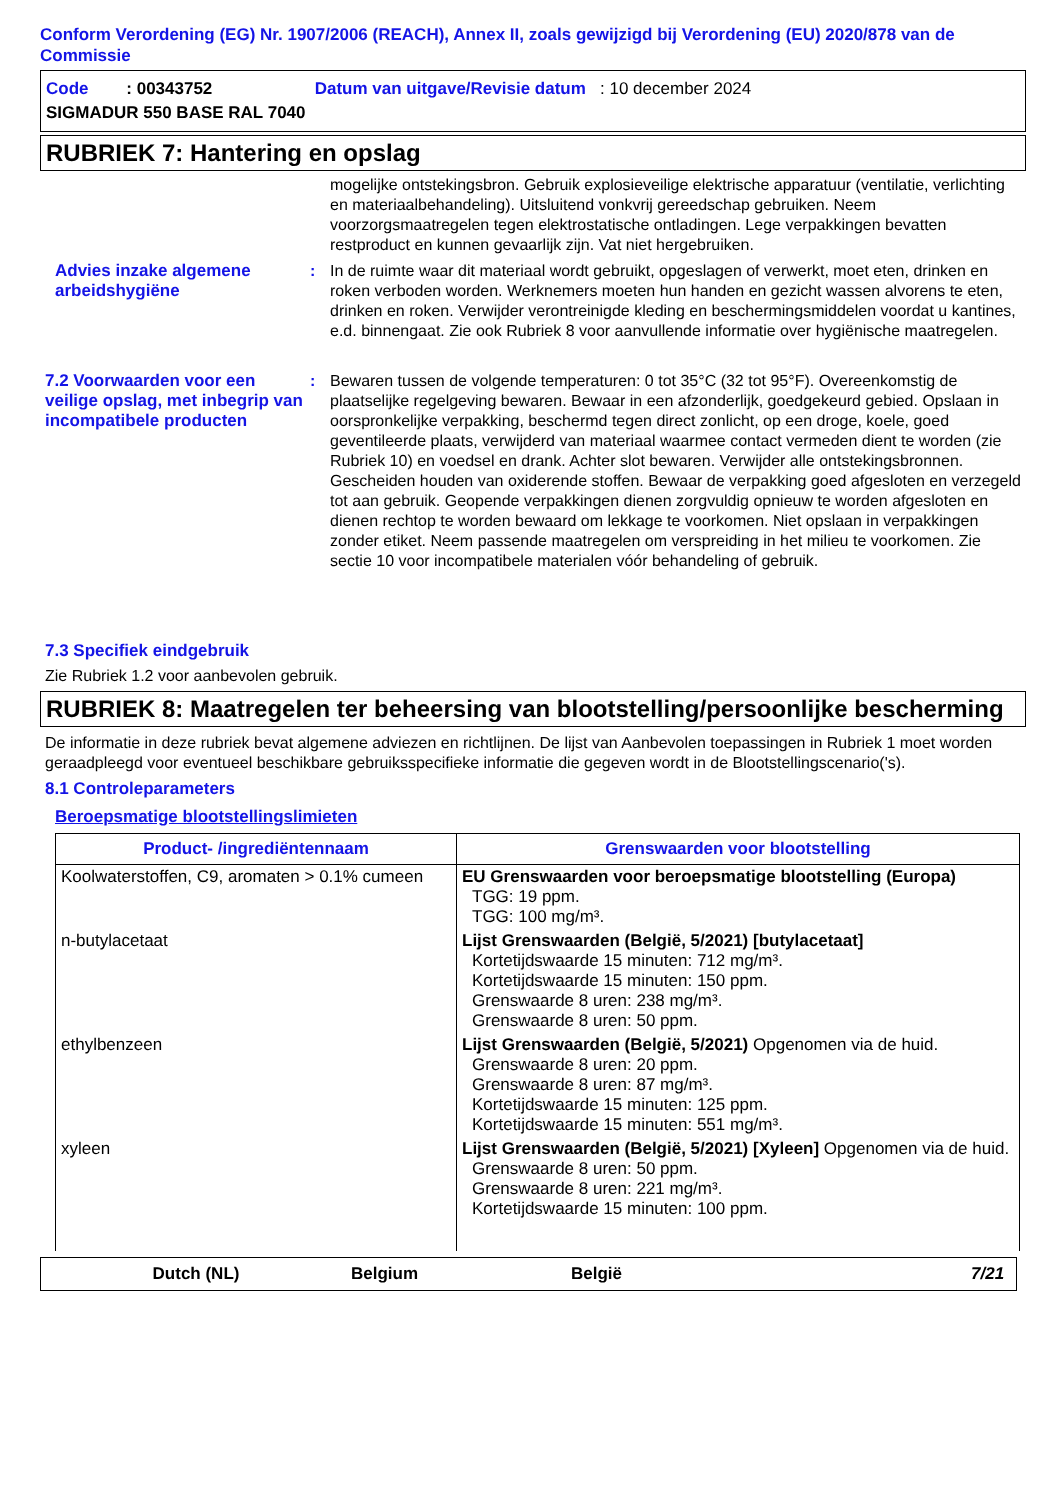Conform Verordening (EG) Nr. 1907/2006 (REACH), Annex II, zoals gewijzigd bij Verordening (EU) 2020/878 van de Commissie
| Code : 00343752 | Datum van uitgave/Revisie datum : 10 december 2024 |
| SIGMADUR 550 BASE RAL 7040 | |
RUBRIEK 7: Hantering en opslag
mogelijke ontstekingsbron. Gebruik explosieveilige elektrische apparatuur (ventilatie, verlichting en materiaalbehandeling). Uitsluitend vonkvrij gereedschap gebruiken. Neem voorzorgsmaatregelen tegen elektrostatische ontladingen. Lege verpakkingen bevatten restproduct en kunnen gevaarlijk zijn. Vat niet hergebruiken.
Advies inzake algemene arbeidshygiëne
: In de ruimte waar dit materiaal wordt gebruikt, opgeslagen of verwerkt, moet eten, drinken en roken verboden worden. Werknemers moeten hun handen en gezicht wassen alvorens te eten, drinken en roken. Verwijder verontreinigde kleding en beschermingsmiddelen voordat u kantines, e.d. binnengaat. Zie ook Rubriek 8 voor aanvullende informatie over hygiënische maatregelen.
7.2 Voorwaarden voor een veilige opslag, met inbegrip van incompatibele producten
: Bewaren tussen de volgende temperaturen: 0 tot 35°C (32 tot 95°F). Overeenkomstig de plaatselijke regelgeving bewaren. Bewaar in een afzonderlijk, goedgekeurd gebied. Opslaan in oorspronkelijke verpakking, beschermd tegen direct zonlicht, op een droge, koele, goed geventileerde plaats, verwijderd van materiaal waarmee contact vermeden dient te worden (zie Rubriek 10) en voedsel en drank. Achter slot bewaren. Verwijder alle ontstekingsbronnen. Gescheiden houden van oxiderende stoffen. Bewaar de verpakking goed afgesloten en verzegeld tot aan gebruik. Geopende verpakkingen dienen zorgvuldig opnieuw te worden afgesloten en dienen rechtop te worden bewaard om lekkage te voorkomen. Niet opslaan in verpakkingen zonder etiket. Neem passende maatregelen om verspreiding in het milieu te voorkomen. Zie sectie 10 voor incompatibele materialen vóór behandeling of gebruik.
7.3 Specifiek eindgebruik
Zie Rubriek 1.2 voor aanbevolen gebruik.
RUBRIEK 8: Maatregelen ter beheersing van blootstelling/persoonlijke bescherming
De informatie in deze rubriek bevat algemene adviezen en richtlijnen. De lijst van Aanbevolen toepassingen in Rubriek 1 moet worden geraadpleegd voor eventueel beschikbare gebruiksspecifieke informatie die gegeven wordt in de Blootstellingscenario('s).
8.1 Controleparameters
Beroepsmatige blootstellingslimieten
| Product- /ingrediëntennaam | Grenswaarden voor blootstelling |
| --- | --- |
| Koolwaterstoffen, C9, aromaten > 0.1% cumeen | EU Grenswaarden voor beroepsmatige blootstelling (Europa) TGG: 19 ppm. TGG: 100 mg/m³. |
| n-butylacetaat | Lijst Grenswaarden (België, 5/2021) [butylacetaat] Kortetijdswaarde 15 minuten: 712 mg/m³. Kortetijdswaarde 15 minuten: 150 ppm. Grenswaarde 8 uren: 238 mg/m³. Grenswaarde 8 uren: 50 ppm. |
| ethylbenzeen | Lijst Grenswaarden (België, 5/2021) Opgenomen via de huid. Grenswaarde 8 uren: 20 ppm. Grenswaarde 8 uren: 87 mg/m³. Kortetijdswaarde 15 minuten: 125 ppm. Kortetijdswaarde 15 minuten: 551 mg/m³. |
| xyleen | Lijst Grenswaarden (België, 5/2021) [Xyleen] Opgenomen via de huid. Grenswaarde 8 uren: 50 ppm. Grenswaarde 8 uren: 221 mg/m³. Kortetijdswaarde 15 minuten: 100 ppm. |
Dutch (NL) Belgium België 7/21